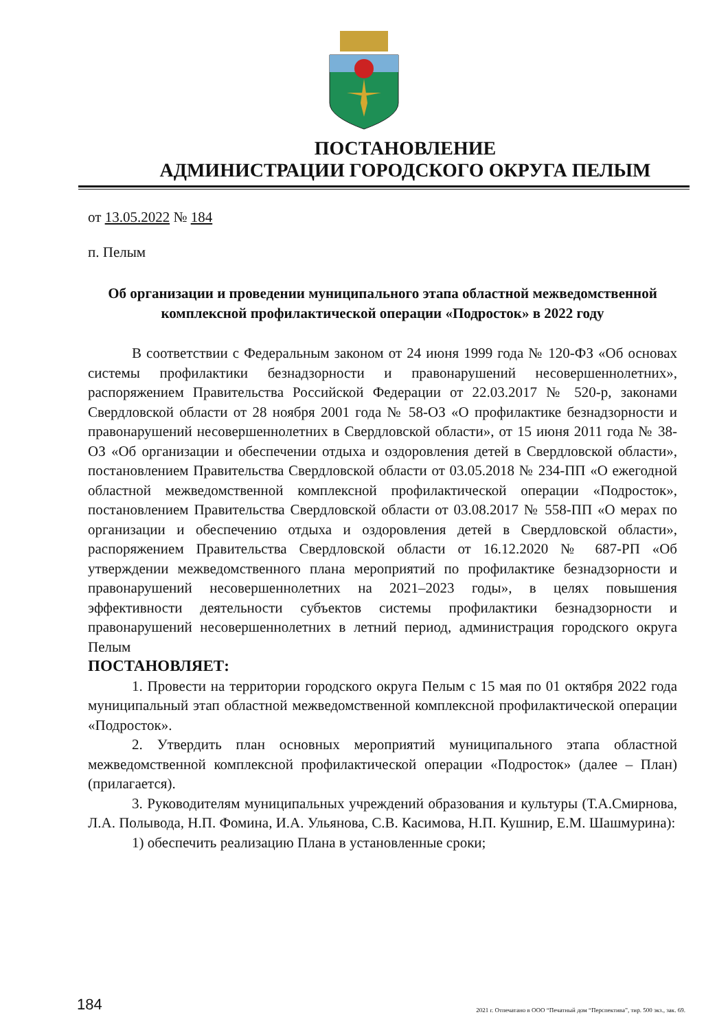ПОСТАНОВЛЕНИЕ
АДМИНИСТРАЦИИ ГОРОДСКОГО ОКРУГА ПЕЛЫМ
от 13.05.2022 № 184
п. Пелым
Об организации и проведении муниципального этапа областной межведомственной комплексной профилактической операции «Подросток» в 2022 году
В соответствии с Федеральным законом от 24 июня 1999 года № 120-ФЗ «Об основах системы профилактики безнадзорности и правонарушений несовершеннолетних», распоряжением Правительства Российской Федерации от 22.03.2017 № 520-р, законами Свердловской области от 28 ноября 2001 года № 58-ОЗ «О профилактике безнадзорности и правонарушений несовершеннолетних в Свердловской области», от 15 июня 2011 года № 38-ОЗ «Об организации и обеспечении отдыха и оздоровления детей в Свердловской области», постановлением Правительства Свердловской области от 03.05.2018 № 234-ПП «О ежегодной областной межведомственной комплексной профилактической операции «Подросток», постановлением Правительства Свердловской области от 03.08.2017 № 558-ПП «О мерах по организации и обеспечению отдыха и оздоровления детей в Свердловской области», распоряжением Правительства Свердловской области от 16.12.2020 № 687-РП «Об утверждении межведомственного плана мероприятий по профилактике безнадзорности и правонарушений несовершеннолетних на 2021–2023 годы», в целях повышения эффективности деятельности субъектов системы профилактики безнадзорности и правонарушений несовершеннолетних в летний период, администрация городского округа Пелым
ПОСТАНОВЛЯЕТ:
1. Провести на территории городского округа Пелым с 15 мая по 01 октября 2022 года муниципальный этап областной межведомственной комплексной профилактической операции «Подросток».
2. Утвердить план основных мероприятий муниципального этапа областной межведомственной комплексной профилактической операции «Подросток» (далее – План) (прилагается).
3. Руководителям муниципальных учреждений образования и культуры (Т.А.Смирнова, Л.А. Полывода, Н.П. Фомина, И.А. Ульянова, С.В. Касимова, Н.П. Кушнир, Е.М. Шашмурина):
1) обеспечить реализацию Плана в установленные сроки;
184
2021 г. Отпечатано в ООО “Печатный дом “Перспектива”, тир. 500 экз., зак. 69.